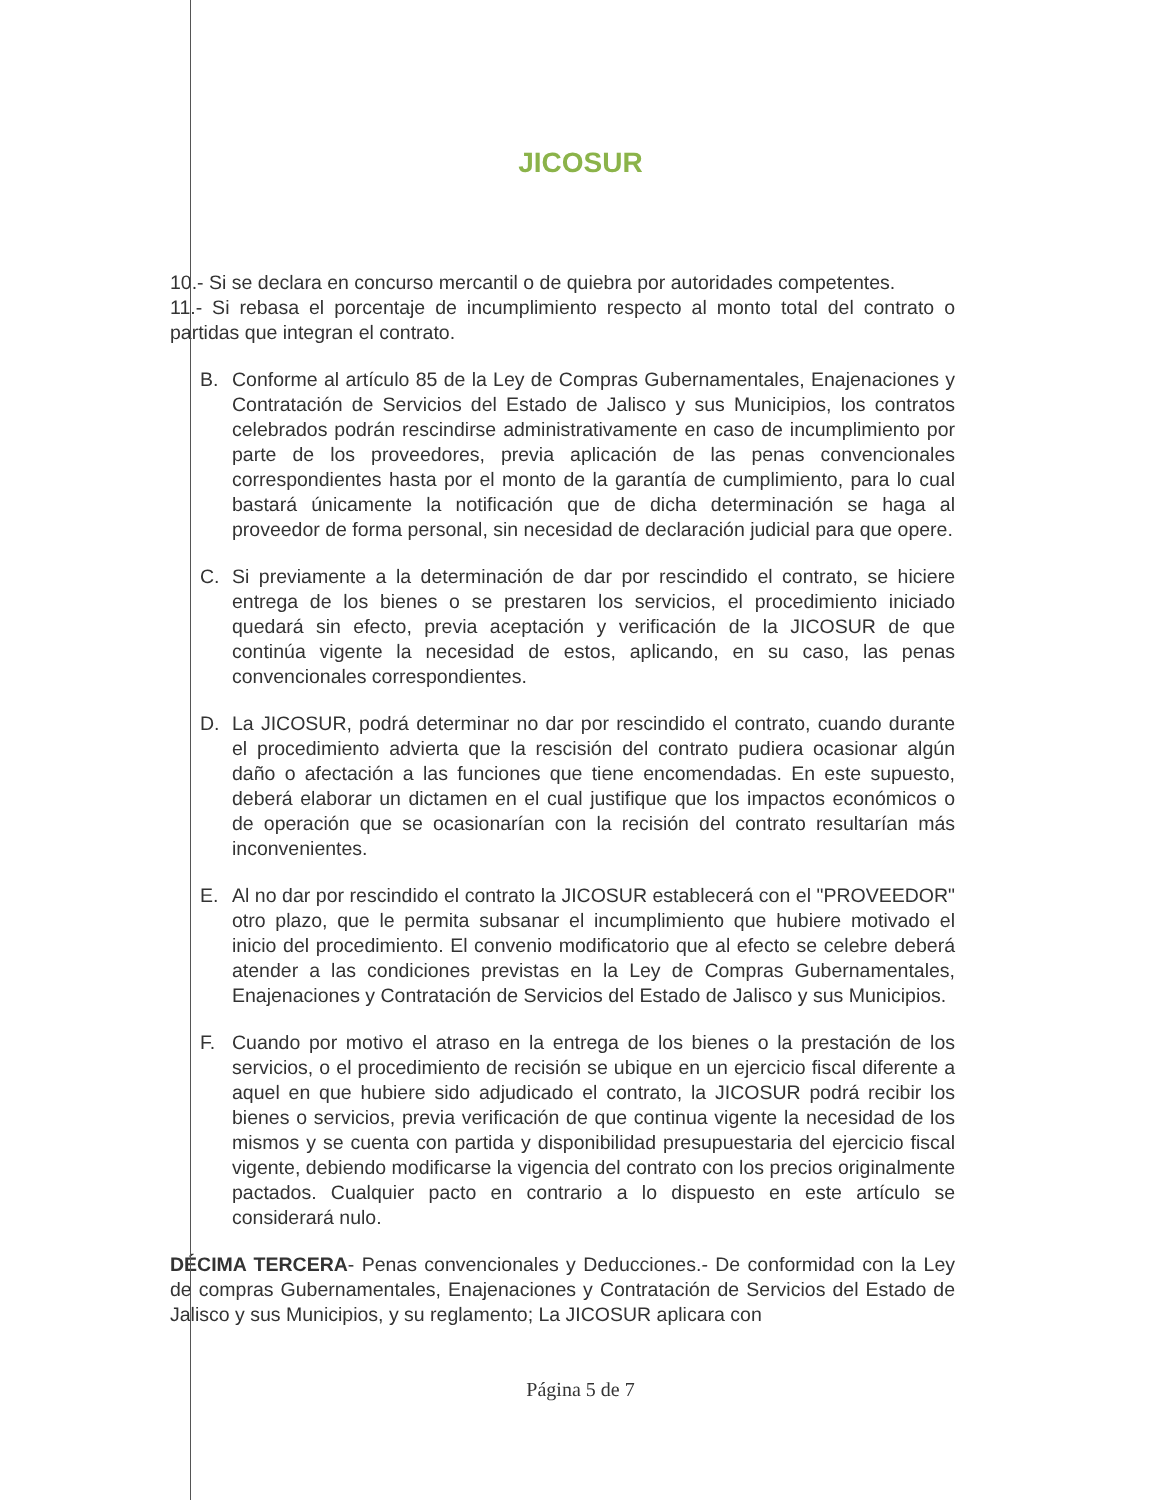JICOSUR
10.- Si se declara en concurso mercantil o de quiebra por autoridades competentes.
11.- Si rebasa el porcentaje de incumplimiento respecto al monto total del contrato o partidas que integran el contrato.
B. Conforme al artículo 85 de la Ley de Compras Gubernamentales, Enajenaciones y Contratación de Servicios del Estado de Jalisco y sus Municipios, los contratos celebrados podrán rescindirse administrativamente en caso de incumplimiento por parte de los proveedores, previa aplicación de las penas convencionales correspondientes hasta por el monto de la garantía de cumplimiento, para lo cual bastará únicamente la notificación que de dicha determinación se haga al proveedor de forma personal, sin necesidad de declaración judicial para que opere.
C. Si previamente a la determinación de dar por rescindido el contrato, se hiciere entrega de los bienes o se prestaren los servicios, el procedimiento iniciado quedará sin efecto, previa aceptación y verificación de la JICOSUR de que continúa vigente la necesidad de estos, aplicando, en su caso, las penas convencionales correspondientes.
D. La JICOSUR, podrá determinar no dar por rescindido el contrato, cuando durante el procedimiento advierta que la rescisión del contrato pudiera ocasionar algún daño o afectación a las funciones que tiene encomendadas. En este supuesto, deberá elaborar un dictamen en el cual justifique que los impactos económicos o de operación que se ocasionarían con la recisión del contrato resultarían más inconvenientes.
E. Al no dar por rescindido el contrato la JICOSUR establecerá con el "PROVEEDOR" otro plazo, que le permita subsanar el incumplimiento que hubiere motivado el inicio del procedimiento. El convenio modificatorio que al efecto se celebre deberá atender a las condiciones previstas en la Ley de Compras Gubernamentales, Enajenaciones y Contratación de Servicios del Estado de Jalisco y sus Municipios.
F. Cuando por motivo el atraso en la entrega de los bienes o la prestación de los servicios, o el procedimiento de recisión se ubique en un ejercicio fiscal diferente a aquel en que hubiere sido adjudicado el contrato, la JICOSUR podrá recibir los bienes o servicios, previa verificación de que continua vigente la necesidad de los mismos y se cuenta con partida y disponibilidad presupuestaria del ejercicio fiscal vigente, debiendo modificarse la vigencia del contrato con los precios originalmente pactados. Cualquier pacto en contrario a lo dispuesto en este artículo se considerará nulo.
DÉCIMA TERCERA- Penas convencionales y Deducciones.- De conformidad con la Ley de compras Gubernamentales, Enajenaciones y Contratación de Servicios del Estado de Jalisco y sus Municipios, y su reglamento; La JICOSUR aplicara con
Página 5 de 7